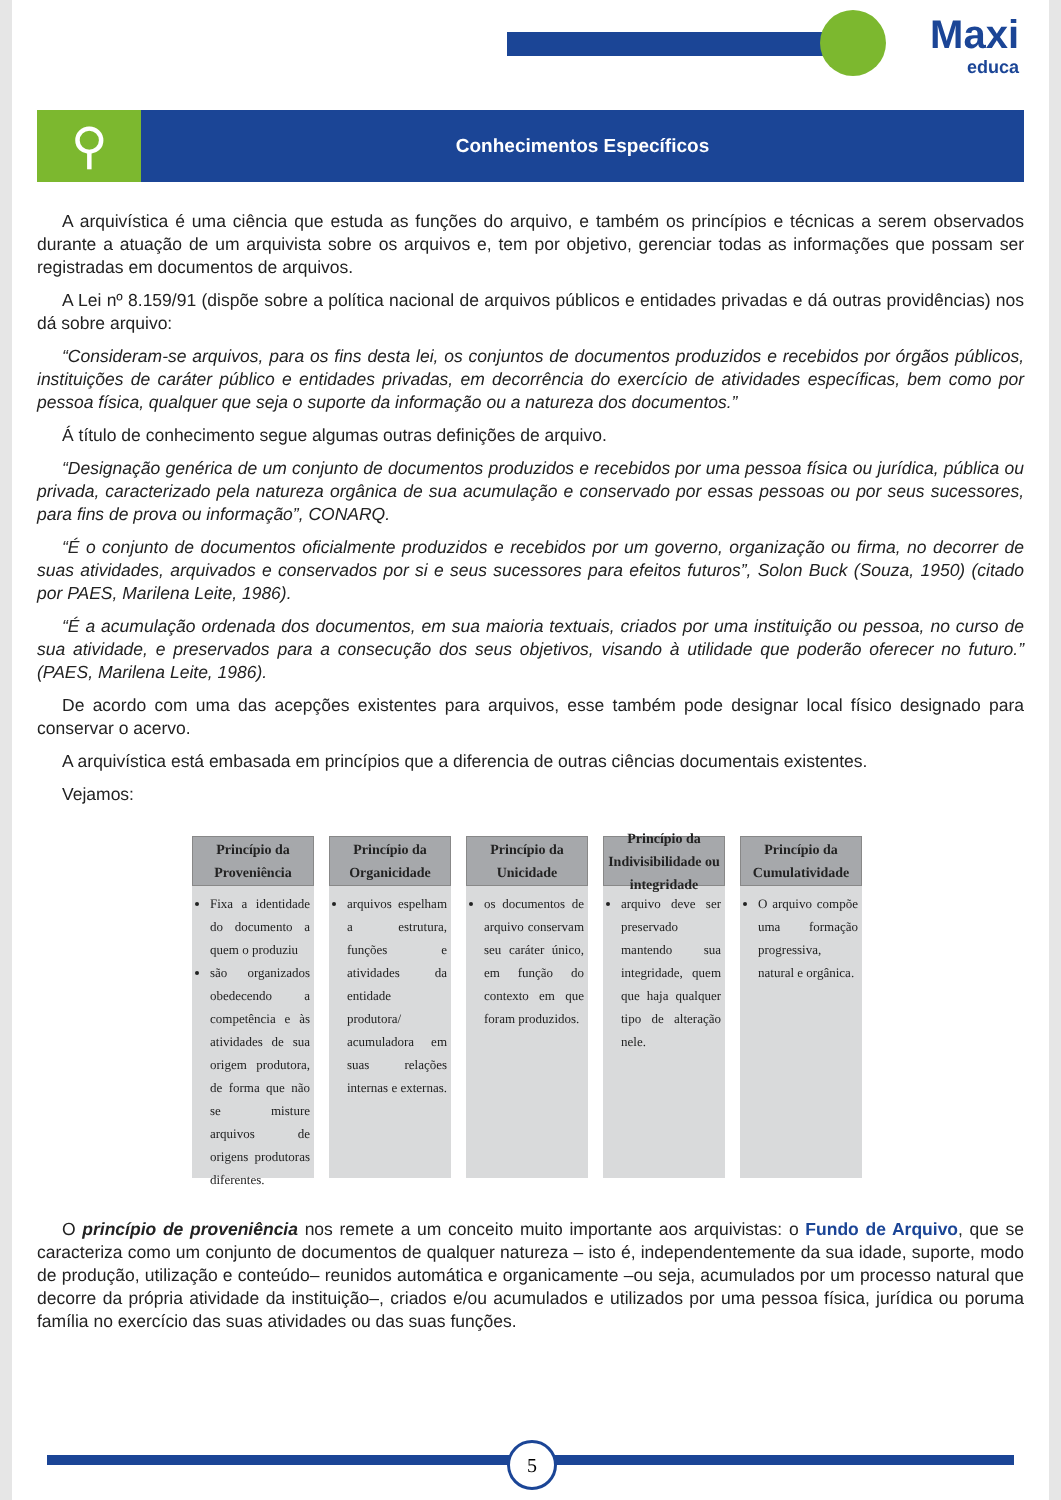Maxi
educa
⚲
Conhecimentos Específicos
A arquivística é uma ciência que estuda as funções do arquivo, e também os princípios e técnicas a serem observados durante a atuação de um arquivista sobre os arquivos e, tem por objetivo, gerenciar todas as informações que possam ser registradas em documentos de arquivos.
A Lei nº 8.159/91 (dispõe sobre a política nacional de arquivos públicos e entidades privadas e dá outras providências) nos dá sobre arquivo:
“Consideram-se arquivos, para os fins desta lei, os conjuntos de documentos produzidos e recebidos por órgãos públicos, instituições de caráter público e entidades privadas, em decorrência do exercício de atividades específicas, bem como por pessoa física, qualquer que seja o suporte da informação ou a natureza dos documentos.”
Á título de conhecimento segue algumas outras definições de arquivo.
“Designação genérica de um conjunto de documentos produzidos e recebidos por uma pessoa física ou jurídica, pública ou privada, caracterizado pela natureza orgânica de sua acumulação e conservado por essas pessoas ou por seus sucessores, para fins de prova ou informação”, CONARQ.
“É o conjunto de documentos oficialmente produzidos e recebidos por um governo, organização ou firma, no decorrer de suas atividades, arquivados e conservados por si e seus sucessores para efeitos futuros”, Solon Buck (Souza, 1950) (citado por PAES, Marilena Leite, 1986).
“É a acumulação ordenada dos documentos, em sua maioria textuais, criados por uma instituição ou pessoa, no curso de sua atividade, e preservados para a consecução dos seus objetivos, visando à utilidade que poderão oferecer no futuro.” (PAES, Marilena Leite, 1986).
De acordo com uma das acepções existentes para arquivos, esse também pode designar local físico designado para conservar o acervo.
A arquivística está embasada em princípios que a diferencia de outras ciências documentais existentes.
Vejamos:
Princípio da Proveniência
Fixa a identidade do documento a quem o produziu
são organizados obedecendo a competência e às atividades de sua origem produtora, de forma que não se misture arquivos de origens produtoras diferentes.
Princípio da Organicidade
arquivos espelham a estrutura, funções e atividades da entidade produtora/ acumuladora em suas relações internas e externas.
Princípio da Unicidade
os documentos de arquivo conservam seu caráter único, em função do contexto em que foram produzidos.
Princípio da Indivisibilidade ou integridade
arquivo deve ser preservado mantendo sua integridade, quem que haja qualquer tipo de alteração nele.
Princípio da Cumulatividade
O arquivo compõe uma formação progressiva, natural e orgânica.
O princípio de proveniência nos remete a um conceito muito importante aos arquivistas: o Fundo de Arquivo, que se caracteriza como um conjunto de documentos de qualquer natureza – isto é, independentemente da sua idade, suporte, modo de produção, utilização e conteúdo– reunidos automática e organicamente –ou seja, acumulados por um processo natural que decorre da própria atividade da instituição–, criados e/ou acumulados e utilizados por uma pessoa física, jurídica ou poruma família no exercício das suas atividades ou das suas funções.
5